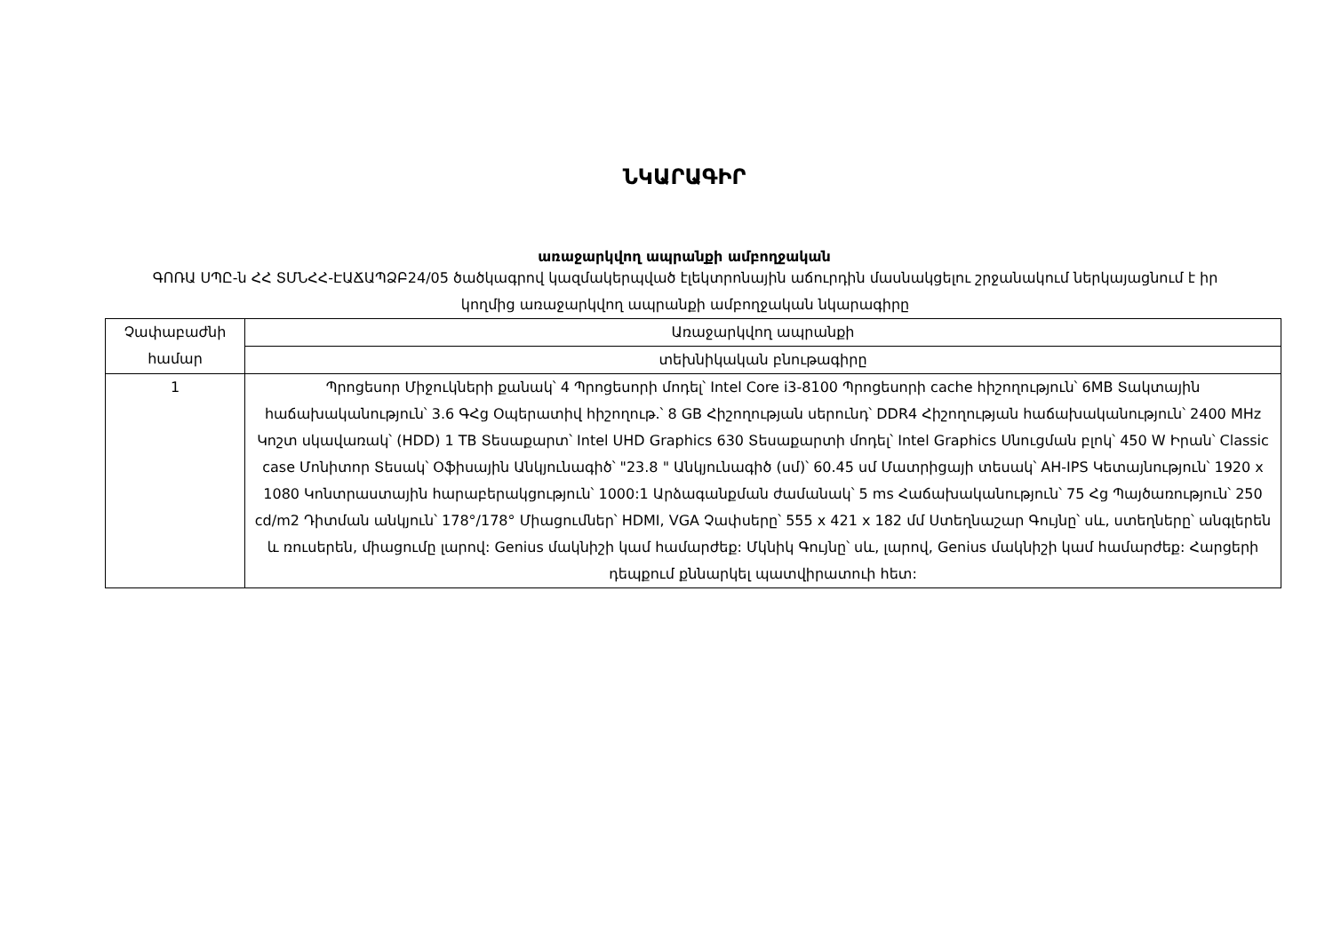ՆԿԱՐԱԳԻՐ
առաջարկվող ապրանքի ամբողջական
ԳՈՌԱ ՍՊԸ-ն ՀՀ ՏՄՆՀՀ-ԷԱՃԱՊՁԲ24/05 ծածկագրով կազմակերպված էլեկտրոնային աճուրդին մասնակցելու շրջանակում ներկայացնում է իր կողմից առաջարկվող ապրանքի ամբողջական նկարագիրը
| Չափաբաժնի համար | Առաջարկվող ապրանքի |
| --- | --- |
| | տեխնիկական բնութագիրը |
| 1 | Պրոցեսոր Միջուկների քանակ՝ 4 Պրոցեսորի մոդել՝ Intel Core i3-8100 Պրոցեսորի cache հիշողություն՝ 6MB Տակտային հաճախականություն՝ 3.6 ԳՀց Օպերատիվ հիշողութ.՝ 8 GB Հիշողության սերունդ՝ DDR4 Հիշողության հաճախականություն՝ 2400 MHz Կոշտ սկավառակ՝ (HDD) 1 TB Տեսաքարտ՝ Intel UHD Graphics 630 Տեսաքարտի մոդել՝ Intel Graphics Սնուցման բլոկ՝ 450 W Իրան՝ Classic case Մոնիտոր Տեսակ՝ Օֆիսային Անկյունագիծ՝ "23.8 " Անկյունագիծ (սմ)՝ 60.45 սմ Մատրիցայի տեսակ՝ AH-IPS Կետայնություն՝ 1920 x 1080 Կոնտրաստային հարաբերակցություն՝ 1000:1 Արձագանքման ժամանակ՝ 5 ms Հաճախականություն՝ 75 Հց Պայծառություն՝ 250 cd/m2 Դիտման անկյուն՝ 178°/178° Միացումներ՝ HDMI, VGA Չափսերը՝ 555 x 421 x 182 մմ Ստեղնաշար Գույնը՝ սև, ստեղները՝ անգլերեն և ռուսերեն, միացումը լարով: Genius մակնիշի կամ համարժեք: Մկնիկ Գույնը՝ սև, լարով, Genius մակնիշի կամ համարժեք: Հարցերի դեպքում քննարկել պատվիրատուի հետ: |